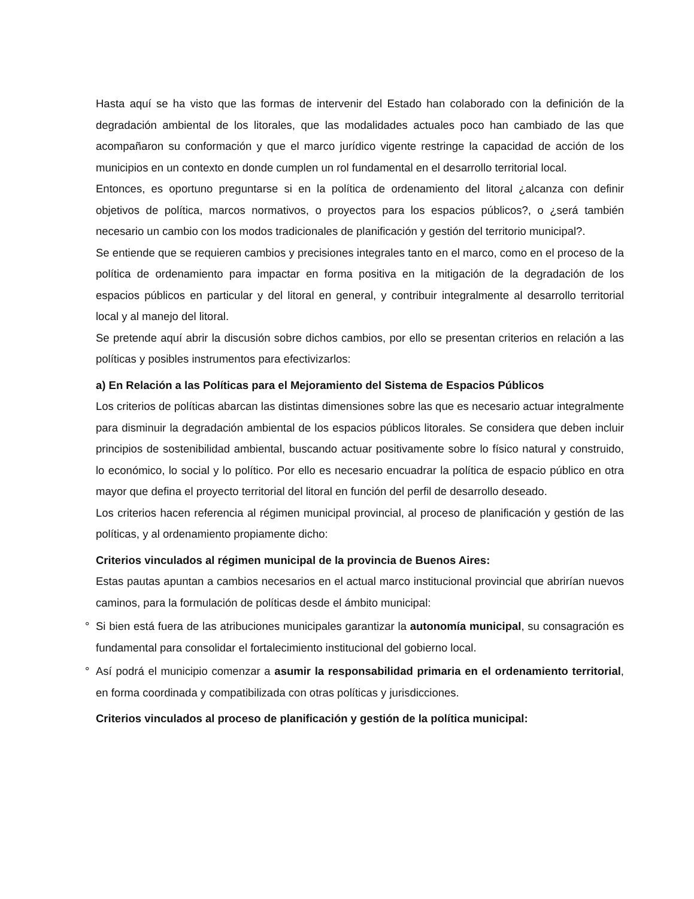Hasta aquí se ha visto que las formas de intervenir del Estado han colaborado con la definición de la degradación ambiental de los litorales, que las modalidades actuales poco han cambiado de las que acompañaron su conformación y que el marco jurídico vigente restringe la capacidad de acción de los municipios en un contexto en donde cumplen un rol fundamental en el desarrollo territorial local.
Entonces, es oportuno preguntarse si en la política de ordenamiento del litoral ¿alcanza con definir objetivos de política, marcos normativos, o proyectos para los espacios públicos?, o ¿será también necesario un cambio con los modos tradicionales de planificación y gestión del territorio municipal?.
Se entiende que se requieren cambios y precisiones integrales tanto en el marco, como en el proceso de la política de ordenamiento para impactar en forma positiva en la mitigación de la degradación de los espacios públicos en particular y del litoral en general, y contribuir integralmente al desarrollo territorial local y al manejo del litoral.
Se pretende aquí abrir la discusión sobre dichos cambios, por ello se presentan criterios en relación a las políticas y posibles instrumentos para efectivizarlos:
a) En Relación a las Políticas para el Mejoramiento del Sistema de Espacios Públicos
Los criterios de políticas abarcan las distintas dimensiones sobre las que es necesario actuar integralmente para disminuir la degradación ambiental de los espacios públicos litorales. Se considera que deben incluir principios de sostenibilidad ambiental, buscando actuar positivamente sobre lo físico natural y construido, lo económico, lo social y lo político. Por ello es necesario encuadrar la política de espacio público en otra mayor que defina el proyecto territorial del litoral en función del perfil de desarrollo deseado.
Los criterios hacen referencia al régimen municipal provincial, al proceso de planificación y gestión de las políticas, y al ordenamiento propiamente dicho:
Criterios vinculados al régimen municipal de la provincia de Buenos Aires:
Estas pautas apuntan a cambios necesarios en el actual marco institucional provincial que abrirían nuevos caminos, para la formulación de políticas desde el ámbito municipal:
° Si bien está fuera de las atribuciones municipales garantizar la autonomía municipal, su consagración es fundamental para consolidar el fortalecimiento institucional del gobierno local.
° Así podrá el municipio comenzar a asumir la responsabilidad primaria en el ordenamiento territorial, en forma coordinada y compatibilizada con otras políticas y jurisdicciones.
Criterios vinculados al proceso de planificación y gestión de la política municipal: